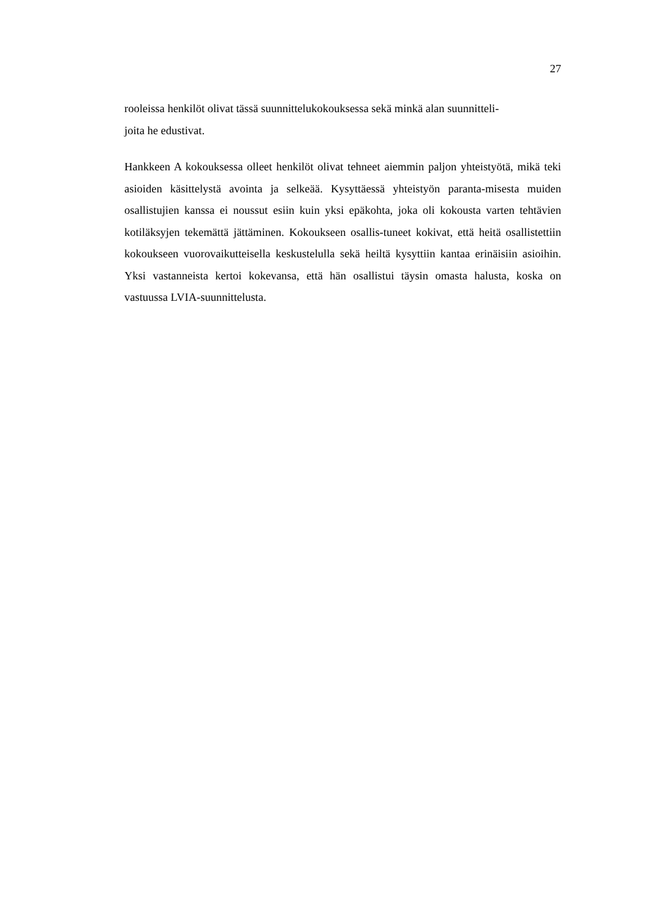27
rooleissa henkilöt olivat tässä suunnittelukokouksessa sekä minkä alan suunnitteli-
joita he edustivat.
Hankkeen A kokouksessa olleet henkilöt olivat tehneet aiemmin paljon yhteistyötä, mikä teki asioiden käsittelystä avointa ja selkeää. Kysyttäessä yhteistyön paranta-misesta muiden osallistujien kanssa ei noussut esiin kuin yksi epäkohta, joka oli kokousta varten tehtävien kotiläksyjen tekemättä jättäminen. Kokoukseen osallis-tuneet kokivat, että heitä osallistettiin kokoukseen vuorovaikutteisella keskustelulla sekä heiltä kysyttiin kantaa erinäisiin asioihin. Yksi vastanneista kertoi kokevansa, että hän osallistui täysin omasta halusta, koska on vastuussa LVIA-suunnittelusta.